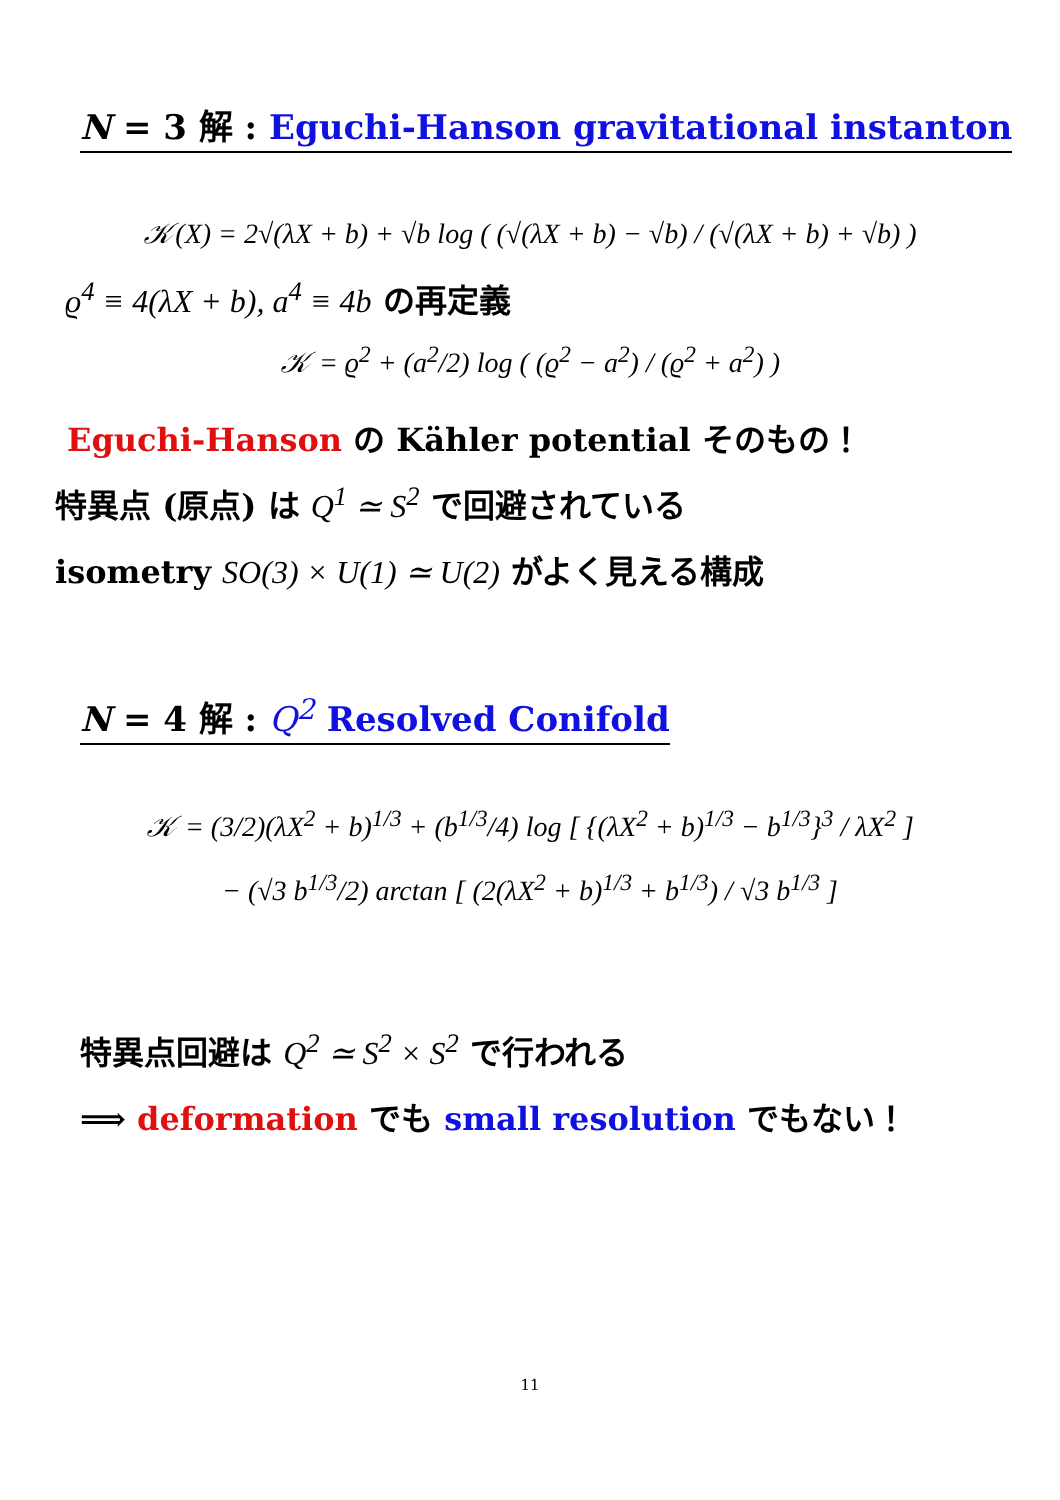N = 3 解 : Eguchi-Hanson gravitational instanton
𝒦(X) = 2√(λX + b) + √b log ( (√(λX + b) − √b) / (√(λX + b) + √b) )
ϱ<sup>4</sup> ≡ 4(λX + b), a<sup>4</sup> ≡ 4b の再定義
𝒦 = ϱ<sup>2</sup> + (a<sup>2</sup>/2) log ( (ϱ<sup>2</sup> − a<sup>2</sup>) / (ϱ<sup>2</sup> + a<sup>2</sup>) )
Eguchi-Hanson の Kähler potential そのもの！
特異点 (原点) は Q<sup>1</sup> ≃ S<sup>2</sup> で回避されている
isometry SO(3) × U(1) ≃ U(2) がよく見える構成
N = 4 解 : Q<sup>2</sup> Resolved Conifold
𝒦 = (3/2)(λX<sup>2</sup> + b)<sup>1/3</sup> + (b<sup>1/3</sup>/4) log [ {(λX<sup>2</sup> + b)<sup>1/3</sup> − b<sup>1/3</sup>}<sup>3</sup> / λX<sup>2</sup> ]
− (√3 b<sup>1/3</sup>/2) arctan [ (2(λX<sup>2</sup> + b)<sup>1/3</sup> + b<sup>1/3</sup>) / √3 b<sup>1/3</sup> ]
特異点回避は Q<sup>2</sup> ≃ S<sup>2</sup> × S<sup>2</sup> で行われる
⟹ deformation でも small resolution でもない！
11